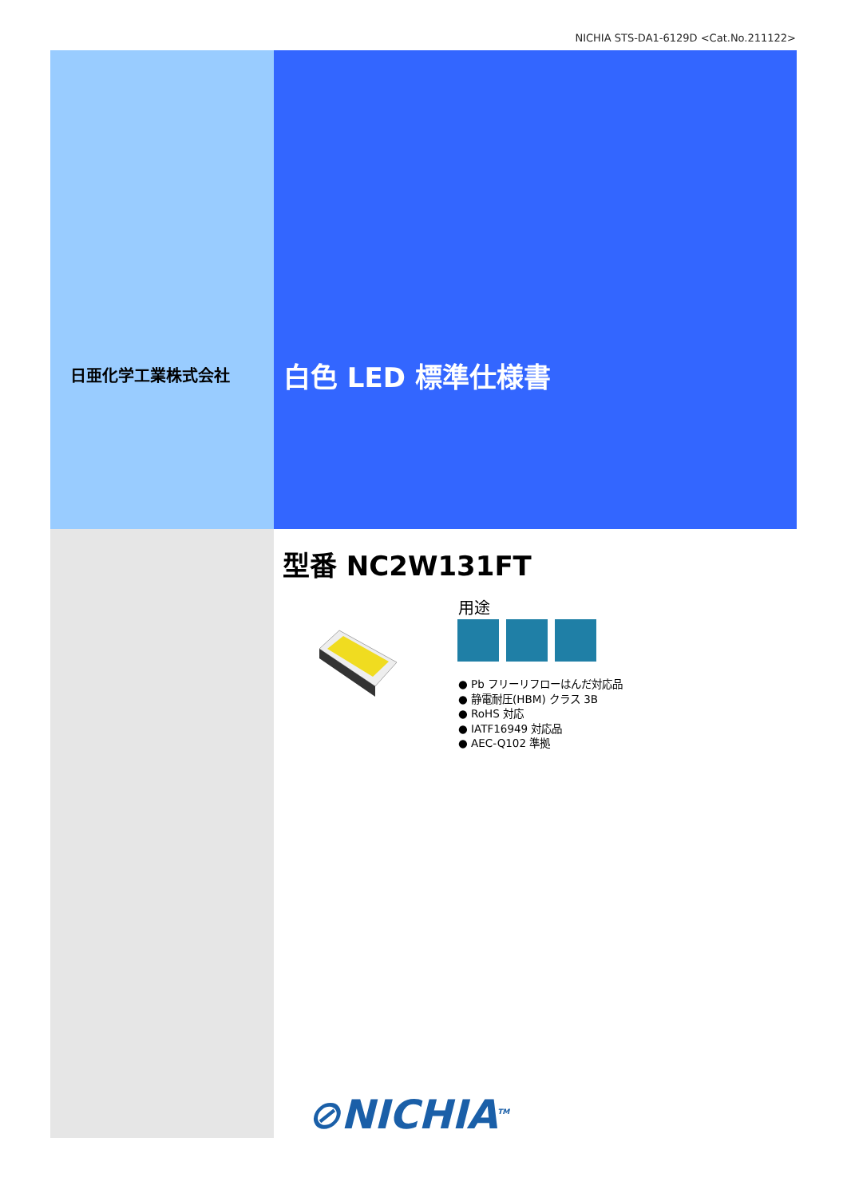NICHIA STS-DA1-6129D <Cat.No.211122>
日亜化学工業株式会社 白色 LED 標準仕様書
型番 NC2W131FT
用途
● Pb フリーリフローはんだ対応品
● 静電耐圧(HBM) クラス 3B
● RoHS 対応
● IATF16949 対応品
● AEC-Q102 準拠
⊘NICHIA<sup>TM</sup>